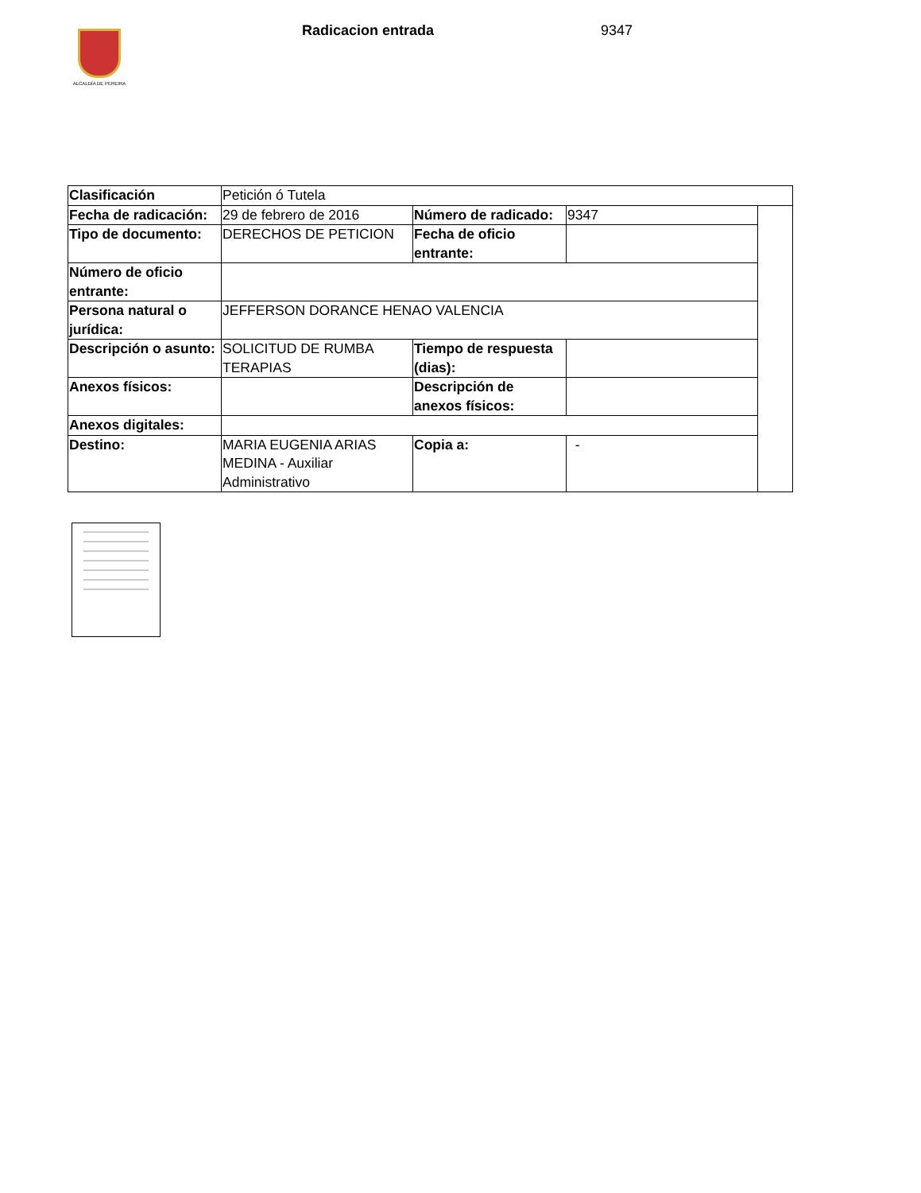ALCALDÍA DE PEREIRA
Radicacion entrada 9347
| Clasificación | Petición ó Tutela | | | |
| Fecha de radicación: | 29 de febrero de 2016 | Número de radicado: | 9347 | |
| Tipo de documento: | DERECHOS DE PETICION | Fecha de oficio entrante: | | |
| Número de oficio entrante: | | | | |
| Persona natural o jurídica: | JEFFERSON DORANCE HENAO VALENCIA | | | |
| Descripción o asunto: | SOLICITUD DE RUMBA TERAPIAS | Tiempo de respuesta (dias): | | |
| Anexos físicos: | | Descripción de anexos físicos: | | |
| Anexos digitales: | | | | |
| Destino: | MARIA EUGENIA ARIAS MEDINA - Auxiliar Administrativo | Copia a: | - | |